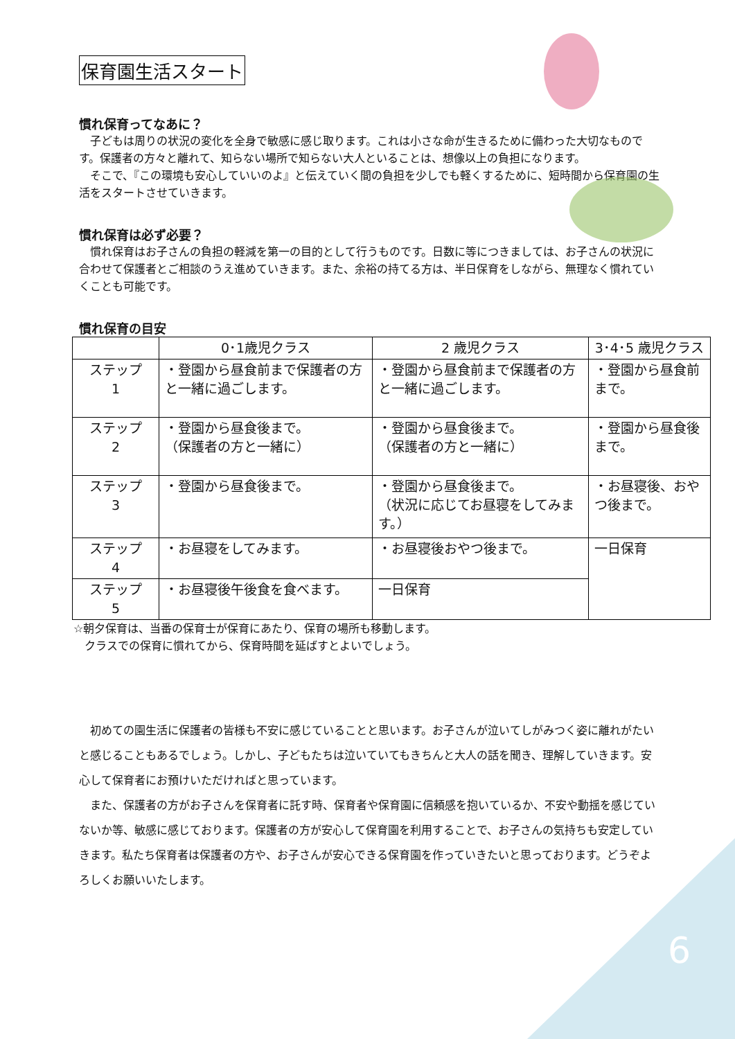保育園生活スタート
慣れ保育ってなあに？
　子どもは周りの状況の変化を全身で敏感に感じ取ります。これは小さな命が生きるために備わった大切なものです。保護者の方々と離れて、知らない場所で知らない大人といることは、想像以上の負担になります。
　そこで、『この環境も安心していいのよ』と伝えていく間の負担を少しでも軽くするために、短時間から保育園の生活をスタートさせていきます。
慣れ保育は必ず必要？
　慣れ保育はお子さんの負担の軽減を第一の目的として行うものです。日数に等につきましては、お子さんの状況に合わせて保護者とご相談のうえ進めていきます。また、余裕の持てる方は、半日保育をしながら、無理なく慣れていくことも可能です。
慣れ保育の目安
| | 0･1歳児クラス | 2 歳児クラス | 3･4･5 歳児クラス |
| --- | --- | --- | --- |
| ステップ 1 | ・登園から昼食前まで保護者の方と一緒に過ごします。 | ・登園から昼食前まで保護者の方と一緒に過ごします。 | ・登園から昼食前まで。 |
| ステップ 2 | ・登園から昼食後まで。 （保護者の方と一緒に） | ・登園から昼食後まで。 （保護者の方と一緒に） | ・登園から昼食後まで。 |
| ステップ 3 | ・登園から昼食後まで。 | ・登園から昼食後まで。 （状況に応じてお昼寝をしてみます。） | ・お昼寝後、おやつ後まで。 |
| ステップ 4 | ・お昼寝をしてみます。 | ・お昼寝後おやつ後まで。 | 一日保育 |
| ステップ 5 | ・お昼寝後午後食を食べます。 | 一日保育 | |
☆朝夕保育は、当番の保育士が保育にあたり、保育の場所も移動します。
　クラスでの保育に慣れてから、保育時間を延ばすとよいでしょう。
　初めての園生活に保護者の皆様も不安に感じていることと思います。お子さんが泣いてしがみつく姿に離れがたいと感じることもあるでしょう。しかし、子どもたちは泣いていてもきちんと大人の話を聞き、理解していきます。安心して保育者にお預けいただければと思っています。
　また、保護者の方がお子さんを保育者に託す時、保育者や保育園に信頼感を抱いているか、不安や動揺を感じていないか等、敏感に感じております。保護者の方が安心して保育園を利用することで、お子さんの気持ちも安定していきます。私たち保育者は保護者の方や、お子さんが安心できる保育園を作っていきたいと思っております。どうぞよろしくお願いいたします。
6